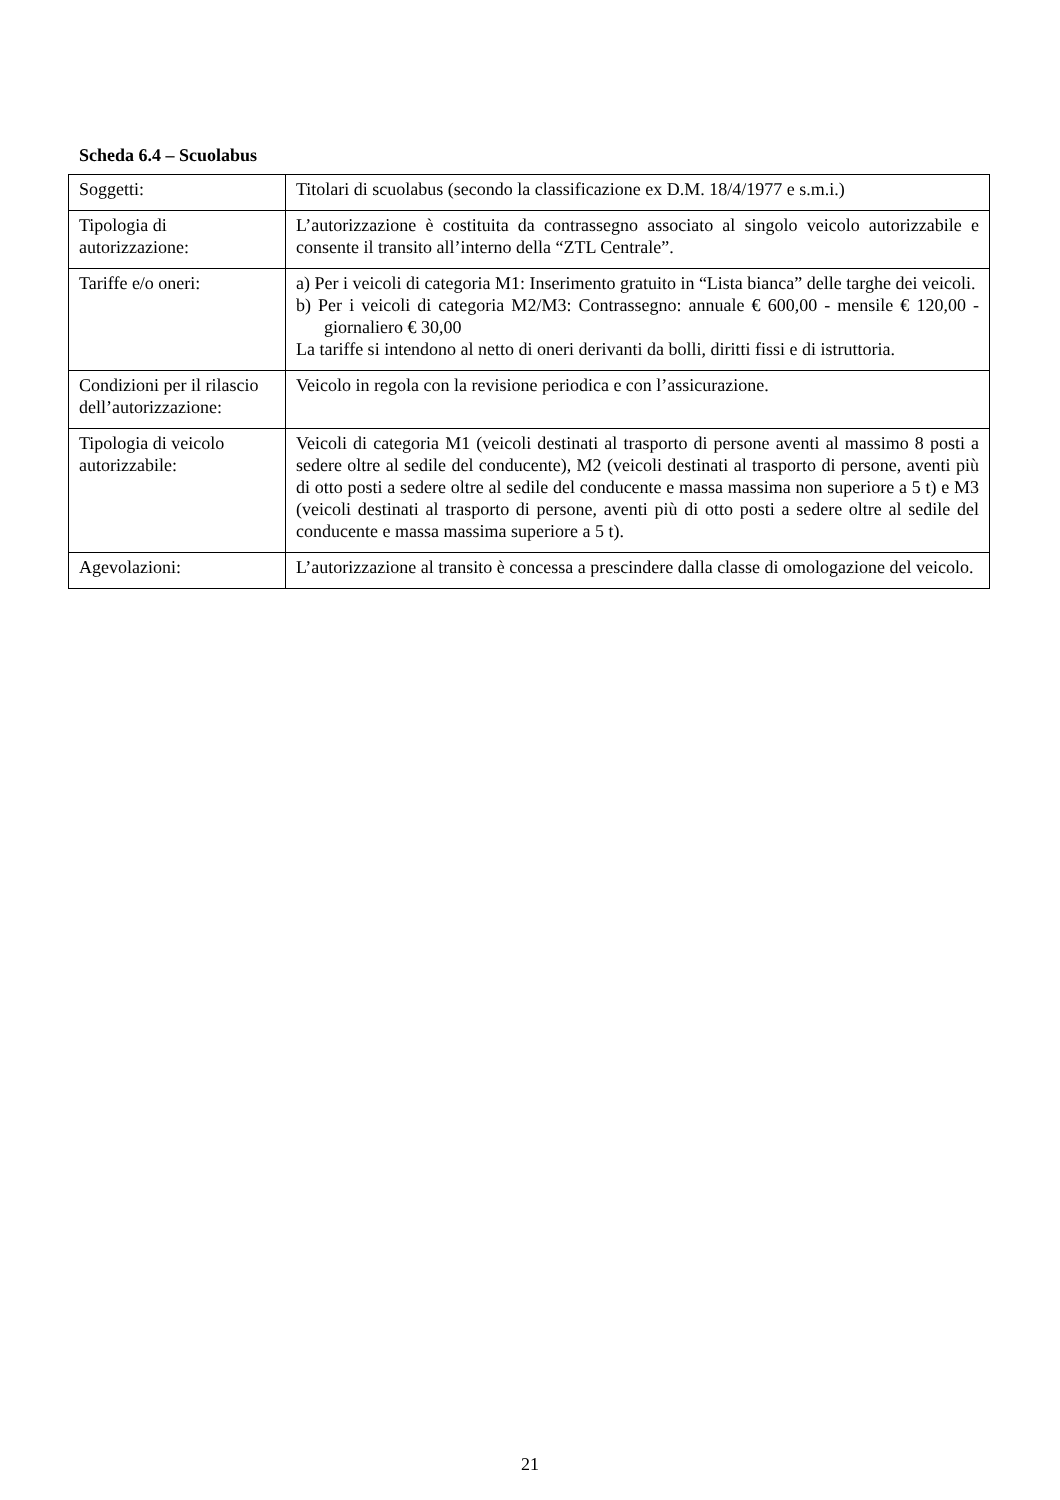Scheda 6.4 – Scuolabus
| Soggetti: | Titolari di scuolabus (secondo la classificazione ex D.M. 18/4/1977 e s.m.i.) |
| Tipologia di autorizzazione: | L’autorizzazione è costituita da contrassegno associato al singolo veicolo autorizzabile e consente il transito all’interno della “ZTL Centrale”. |
| Tariffe e/o oneri: | a) Per i veicoli di categoria M1: Inserimento gratuito in “Lista bianca” delle targhe dei veicoli. b) Per i veicoli di categoria M2/M3: Contrassegno: annuale € 600,00 - mensile € 120,00 - giornaliero € 30,00 La tariffe si intendono al netto di oneri derivanti da bolli, diritti fissi e di istruttoria. |
| Condizioni per il rilascio dell’autorizzazione: | Veicolo in regola con la revisione periodica e con l’assicurazione. |
| Tipologia di veicolo autorizzabile: | Veicoli di categoria M1 (veicoli destinati al trasporto di persone aventi al massimo 8 posti a sedere oltre al sedile del conducente), M2 (veicoli destinati al trasporto di persone, aventi più di otto posti a sedere oltre al sedile del conducente e massa massima non superiore a 5 t) e M3 (veicoli destinati al trasporto di persone, aventi più di otto posti a sedere oltre al sedile del conducente e massa massima superiore a 5 t). |
| Agevolazioni: | L’autorizzazione al transito è concessa a prescindere dalla classe di omologazione del veicolo. |
21